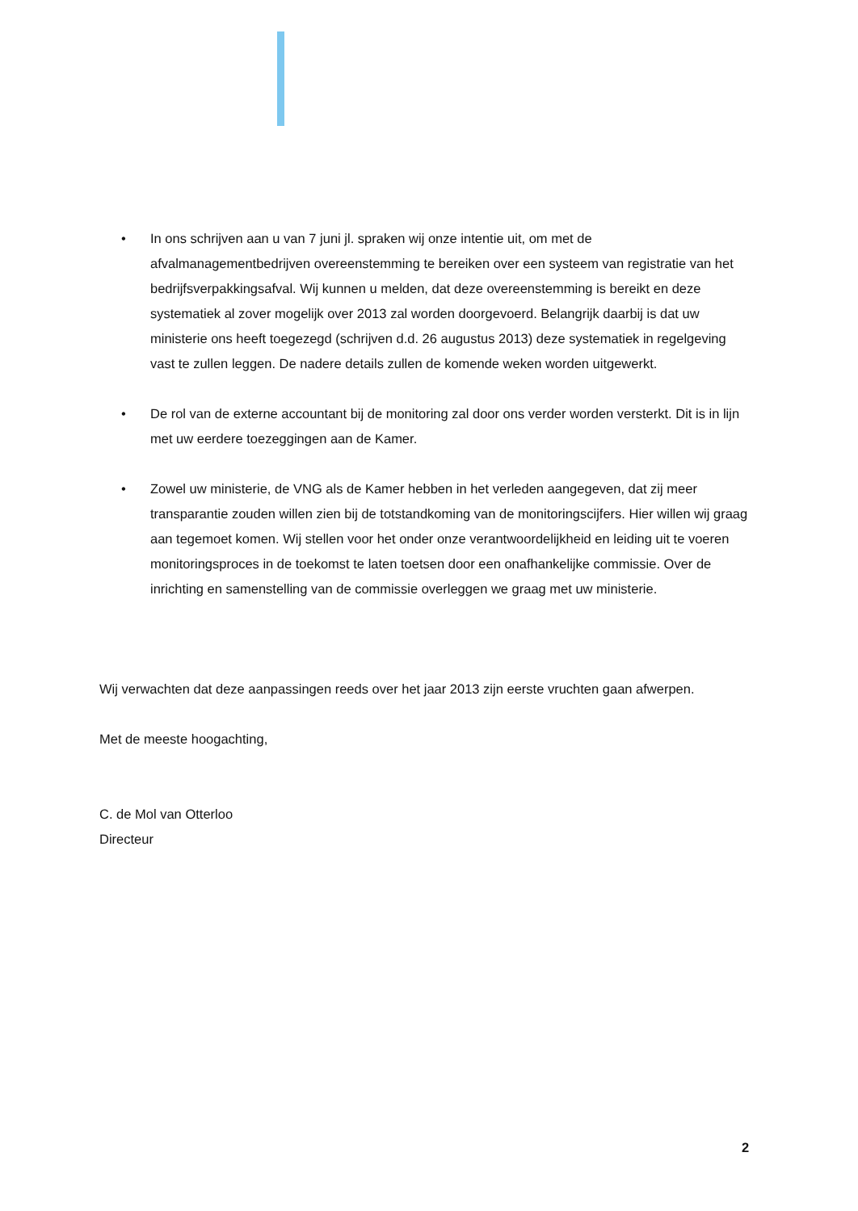• In ons schrijven aan u van 7 juni jl. spraken wij onze intentie uit, om met de afvalmanagementbedrijven overeenstemming te bereiken over een systeem van registratie van het bedrijfsverpakkingsafval. Wij kunnen u melden, dat deze overeenstemming is bereikt en deze systematiek al zover mogelijk over 2013 zal worden doorgevoerd. Belangrijk daarbij is dat uw ministerie ons heeft toegezegd (schrijven d.d. 26 augustus 2013) deze systematiek in regelgeving vast te zullen leggen. De nadere details zullen de komende weken worden uitgewerkt.
• De rol van de externe accountant bij de monitoring zal door ons verder worden versterkt. Dit is in lijn met uw eerdere toezeggingen aan de Kamer.
• Zowel uw ministerie, de VNG als de Kamer hebben in het verleden aangegeven, dat zij meer transparantie zouden willen zien bij de totstandkoming van de monitoringscijfers. Hier willen wij graag aan tegemoet komen. Wij stellen voor het onder onze verantwoordelijkheid en leiding uit te voeren monitoringsproces in de toekomst te laten toetsen door een onafhankelijke commissie. Over de inrichting en samenstelling van de commissie overleggen we graag met uw ministerie.
Wij verwachten dat deze aanpassingen reeds over het jaar 2013 zijn eerste vruchten gaan afwerpen.
Met de meeste hoogachting,
C. de Mol van Otterloo
Directeur
2